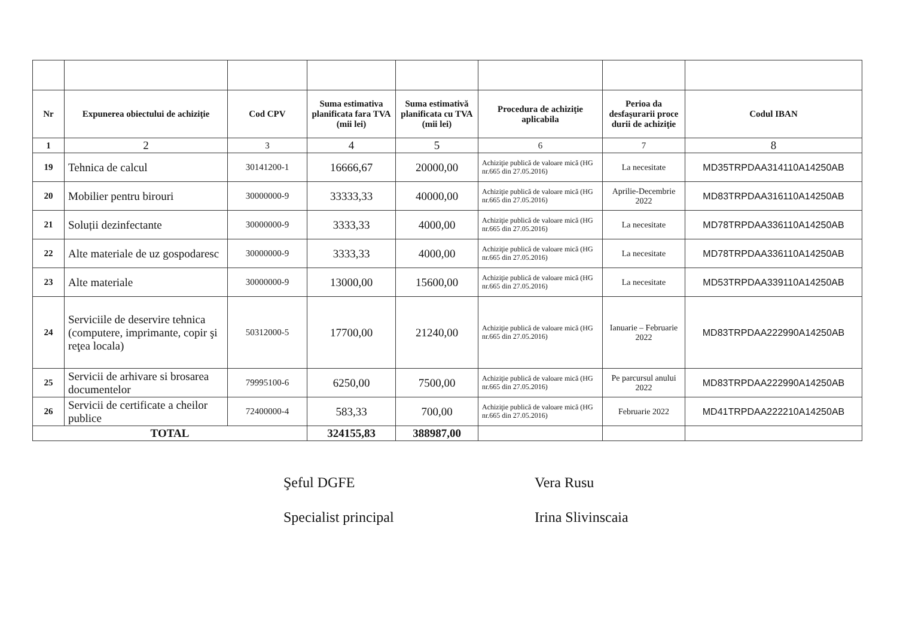| Nr | Expunerea obiectului de achiziţie | Cod CPV | Suma estimativa planificata fara TVA (mii lei) | Suma estimativă planificata cu TVA (mii lei) | Procedura de achiziţie aplicabila | Perioa da desfaşurarii proce durii de achiziţie | Codul IBAN |
| --- | --- | --- | --- | --- | --- | --- | --- |
| 1 | 2 | 3 | 4 | 5 | 6 | 7 | 8 |
| 19 | Tehnica de calcul | 30141200-1 | 16666,67 | 20000,00 | Achiziţie publică de valoare mică (HG nr.665 din 27.05.2016) | La necesitate | MD35TRPDAA314110A14250AB |
| 20 | Mobilier pentru birouri | 30000000-9 | 33333,33 | 40000,00 | Achiziţie publică de valoare mică (HG nr.665 din 27.05.2016) | Aprilie-Decembrie 2022 | MD83TRPDAA316110A14250AB |
| 21 | Soluții dezinfectante | 30000000-9 | 3333,33 | 4000,00 | Achiziţie publică de valoare mică (HG nr.665 din 27.05.2016) | La necesitate | MD78TRPDAA336110A14250AB |
| 22 | Alte materiale de uz gospodaresc | 30000000-9 | 3333,33 | 4000,00 | Achiziţie publică de valoare mică (HG nr.665 din 27.05.2016) | La necesitate | MD78TRPDAA336110A14250AB |
| 23 | Alte materiale | 30000000-9 | 13000,00 | 15600,00 | Achiziţie publică de valoare mică (HG nr.665 din 27.05.2016) | La necesitate | MD53TRPDAA339110A14250AB |
| 24 | Serviciile de deservire tehnica (computere, imprimante, copir şi reţea locala) | 50312000-5 | 17700,00 | 21240,00 | Achiziţie publică de valoare mică (HG nr.665 din 27.05.2016) | Ianuarie – Februarie 2022 | MD83TRPDAA222990A14250AB |
| 25 | Servicii de arhivare si brosarea documentelor | 79995100-6 | 6250,00 | 7500,00 | Achiziţie publică de valoare mică (HG nr.665 din 27.05.2016) | Pe parcursul anului 2022 | MD83TRPDAA222990A14250AB |
| 26 | Servicii de certificate a cheilor publice | 72400000-4 | 583,33 | 700,00 | Achiziţie publică de valoare mică (HG nr.665 din 27.05.2016) | Februarie 2022 | MD41TRPDAA222210A14250AB |
| TOTAL | | | 324155,83 | 388987,00 | | | |
Şeful DGFE
Specialist principal
Vera Rusu
Irina Slivinscaia